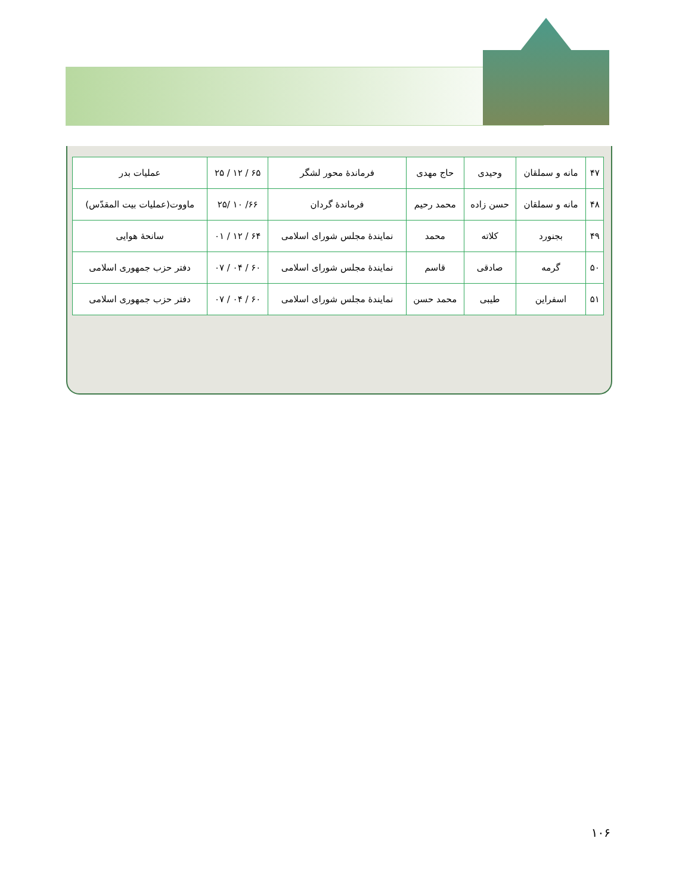| ۴۷ | مانه و سملقان | وحیدی | حاج مهدی | فرماندهٔ محور لشگر | ۶۵ / ۱۲ / ۲۵ | عملیات بدر |
| ۴۸ | مانه و سملقان | حسن زاده | محمد رحیم | فرماندهٔ گردان | ۶۶/ ۱۰ /۲۵ | ماووت(عملیات بیت المقدّس) |
| ۴۹ | بجنورد | کلاته | محمد | نمایندهٔ مجلس شورای اسلامی | ۶۴ / ۱۲ / ۰۱ | سانحهٔ هوایی |
| ۵۰ | گرمه | صادقی | قاسم | نمایندهٔ مجلس شورای اسلامی | ۶۰ / ۰۴ / ۰۷ | دفتر حزب جمهوری اسلامی |
| ۵۱ | اسفراین | طیبی | محمد حسن | نمایندهٔ مجلس شورای اسلامی | ۶۰ / ۰۴ / ۰۷ | دفتر حزب جمهوری اسلامی |
۱۰۶